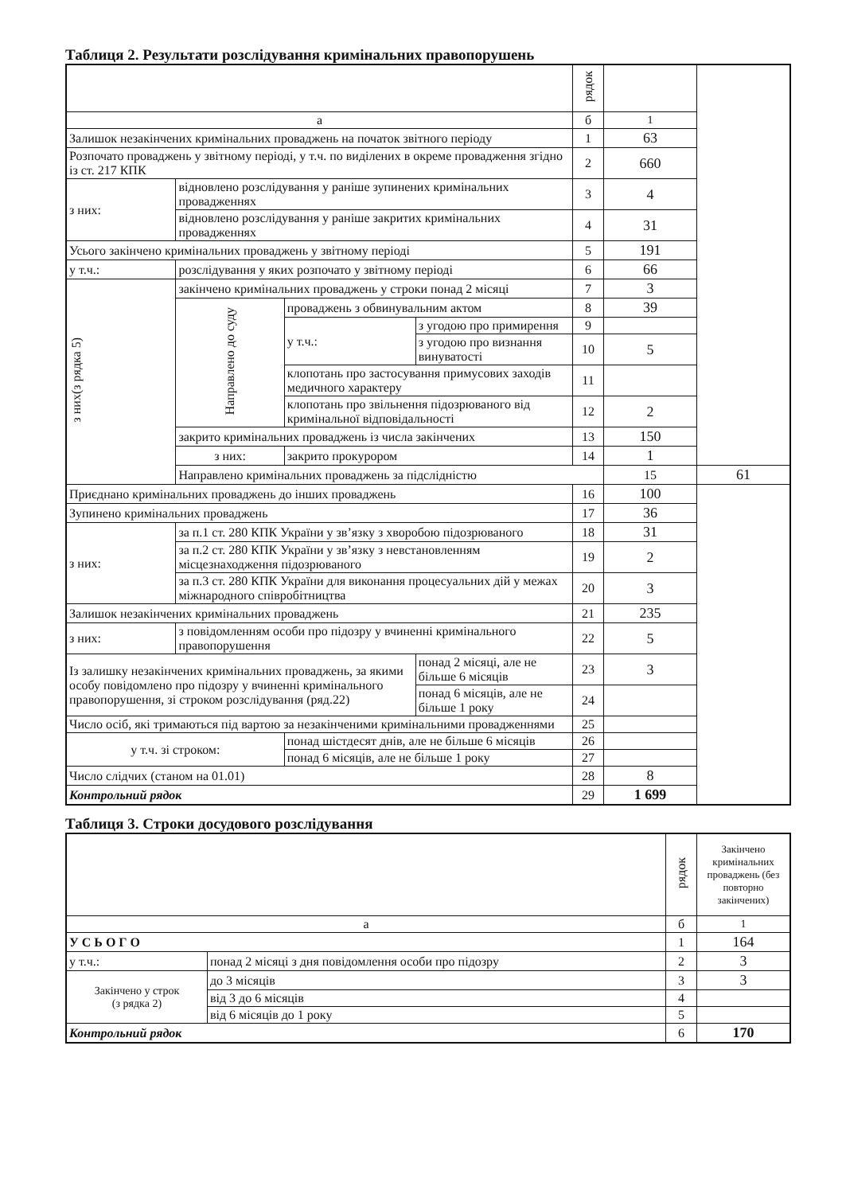Таблиця 2. Результати розслідування кримінальних правопорушень
| | | | | рядок | | |
| --- | --- | --- | --- | --- | --- | --- |
| а | | | | б | 1 | |
| Залишок незакінчених кримінальних проваджень на початок звітного періоду | | | | 1 | 63 | |
| Розпочато проваджень у звітному періоді, у т.ч. по виділених в окреме провадження згідно із ст. 217 КПК | | | | 2 | 660 | |
| з них: | відновлено розслідування у раніше зупинених кримінальних провадженнях | | | 3 | 4 | |
| | відновлено розслідування у раніше закритих кримінальних провадженнях | | | 4 | 31 | |
| Усього закінчено кримінальних проваджень у звітному періоді | | | | 5 | 191 | |
| у т.ч.: | розслідування у яких розпочато у звітному періоді | | | 6 | 66 | |
| з них(з рядка 5) | закінчено кримінальних проваджень у строки понад 2 місяці | | | 7 | 3 | |
| | Направлено до суду | проваджень з обвинувальним актом | | 8 | 39 | |
| | | у т.ч.: | з угодою про примирення | 9 | | |
| | | | з угодою про визнання винуватості | 10 | 5 | |
| | | клопотань про застосування примусових заходів медичного характеру | | 11 | | |
| | | клопотань про звільнення підозрюваного від кримінальної відповідальності | | 12 | 2 | |
| | закрито кримінальних проваджень із числа закінчених | | | 13 | 150 | |
| | з них: | закрито прокурором | | 14 | 1 | |
| | Направлено кримінальних проваджень за підслідністю | | | | 15 | 61 |
| Приєднано кримінальних проваджень до інших проваджень | | | | 16 | 100 | |
| Зупинено кримінальних проваджень | | | | 17 | 36 | |
| з них: | за п.1 ст. 280 КПК України у зв’язку з хворобою підозрюваного | | | 18 | 31 | |
| | за п.2 ст. 280 КПК України у зв’язку з невстановленням місцезнаходження підозрюваного | | | 19 | 2 | |
| | за п.3 ст. 280 КПК України для виконання процесуальних дій у межах міжнародного співробітництва | | | 20 | 3 | |
| Залишок незакінчених кримінальних проваджень | | | | 21 | 235 | |
| з них: | з повідомленням особи про підозру у вчиненні кримінального правопорушення | | | 22 | 5 | |
| Із залишку незакінчених кримінальних проваджень, за якими особу повідомлено про підозру у вчиненні кримінального правопорушення, зі строком розслідування (ряд.22) | | | понад 2 місяці, але не більше 6 місяців | 23 | 3 | |
| | | | понад 6 місяців, але не більше 1 року | 24 | | |
| Число осіб, які тримаються під вартою за незакінченими кримінальними провадженнями | | | | 25 | | |
| у т.ч. зі строком: | | понад шістдесят днів, але не більше 6 місяців | | 26 | | |
| | | понад 6 місяців, але не більше 1 року | | 27 | | |
| Число слідчих (станом на 01.01) | | | | 28 | 8 | |
| Контрольний рядок | | | | 29 | 1 699 | |
Таблиця 3. Строки досудового розслідування
| | | | рядок | Закінчено кримінальних проваджень (без повторно закінчених) |
| --- | --- | --- | --- | --- |
| а | | | б | 1 |
| У С Ь О Г О | | | 1 | 164 |
| у т.ч.: | понад 2 місяці з дня повідомлення особи про підозру | | 2 | 3 |
| Закінчено у строк (з рядка 2) | | до 3 місяців | 3 | 3 |
| | | від 3 до 6 місяців | 4 | |
| | | від 6 місяців до 1 року | 5 | |
| Контрольний рядок | | | 6 | 170 |